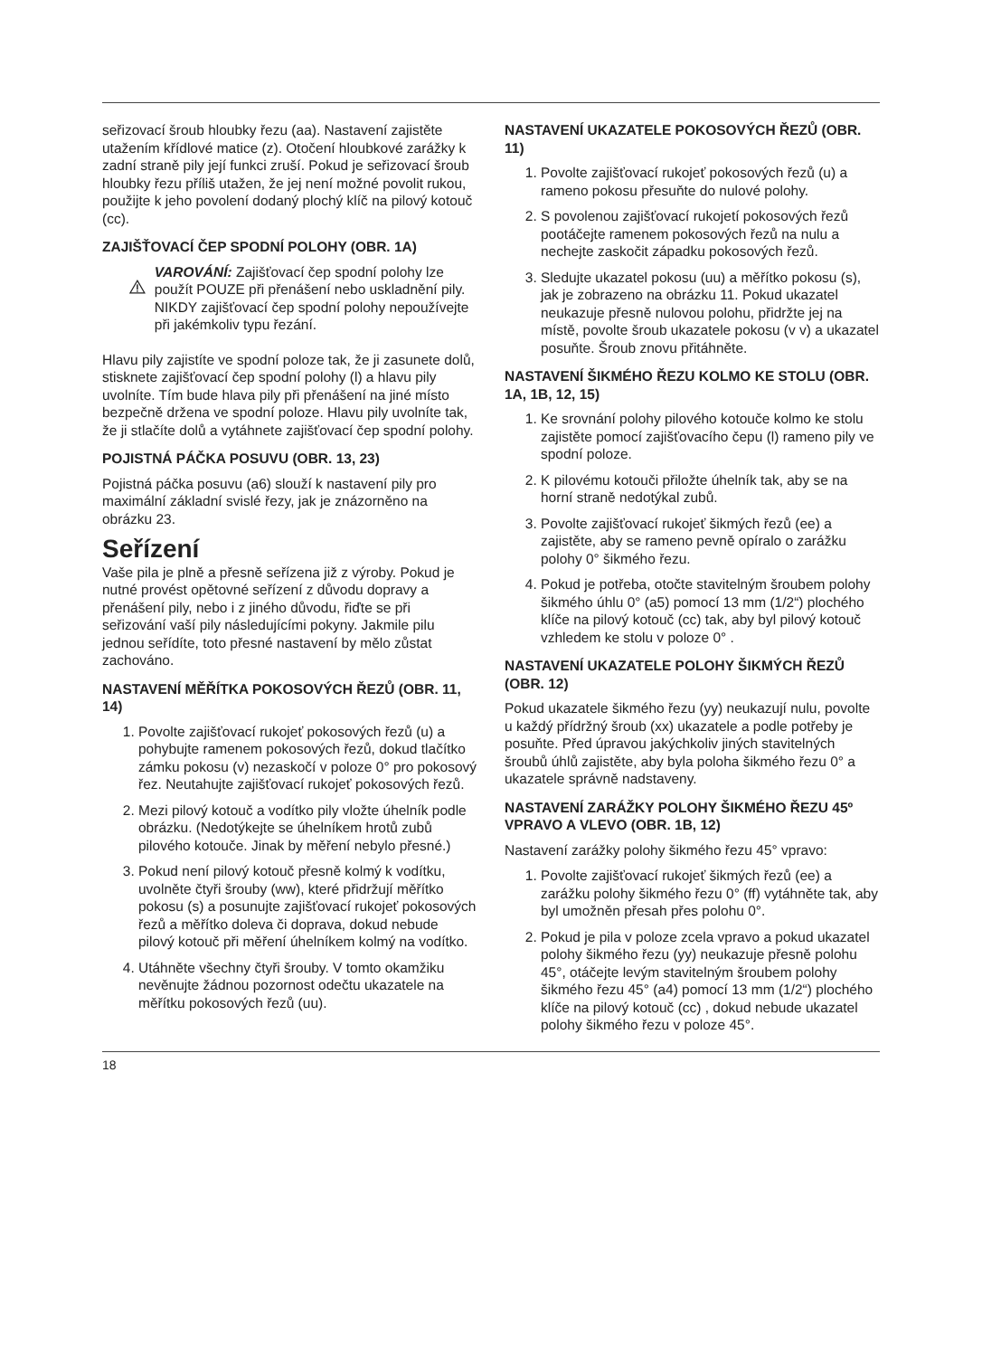seřizovací šroub hloubky řezu (aa). Nastavení zajistěte utažením křídlové matice (z). Otočení hloubkové zarážky k zadní straně pily její funkci zruší. Pokud je seřizovací šroub hloubky řezu příliš utažen, že jej není možné povolit rukou, použijte k jeho povolení dodaný plochý klíč na pilový kotouč (cc).
ZAJIŠŤOVACÍ ČEP SPODNÍ POLOHY (OBR. 1A)
VAROVÁNÍ: Zajišťovací čep spodní polohy lze použít POUZE při přenášení nebo uskladnění pily. NIKDY zajišťovací čep spodní polohy nepoužívejte při jakémkoliv typu řezání.
Hlavu pily zajistíte ve spodní poloze tak, že ji zasunete dolů, stisknete zajišťovací čep spodní polohy (l) a hlavu pily uvolníte. Tím bude hlava pily při přenášení na jiné místo bezpečně držena ve spodní poloze. Hlavu pily uvolníte tak, že ji stlačíte dolů a vytáhnete zajišťovací čep spodní polohy.
POJISTNÁ PÁČKA POSUVU (OBR. 13, 23)
Pojistná páčka posuvu (a6) slouží k nastavení pily pro maximální základní svislé řezy, jak je znázorněno na obrázku 23.
Seřízení
Vaše pila je plně a přesně seřízena již z výroby. Pokud je nutné provést opětovné seřízení z důvodu dopravy a přenášení pily, nebo i z jiného důvodu, řiďte se při seřizování vaší pily následujícími pokyny. Jakmile pilu jednou seřídíte, toto přesné nastavení by mělo zůstat zachováno.
NASTAVENÍ MĚŘÍTKA POKOSOVÝCH ŘEZŮ (OBR. 11, 14)
1. Povolte zajišťovací rukojeť pokosových řezů (u) a pohybujte ramenem pokosových řezů, dokud tlačítko zámku pokosu (v) nezaskočí v poloze 0° pro pokosový řez. Neutahujte zajišťovací rukojeť pokosových řezů.
2. Mezi pilový kotouč a vodítko pily vložte úhelník podle obrázku. (Nedotýkejte se úhelníkem hrotů zubů pilového kotouče. Jinak by měření nebylo přesné.)
3. Pokud není pilový kotouč přesně kolmý k vodítku, uvolněte čtyři šrouby (ww), které přidržují měřítko pokosu (s) a posunujte zajišťovací rukojeť pokosových řezů a měřítko doleva či doprava, dokud nebude pilový kotouč při měření úhelníkem kolmý na vodítko.
4. Utáhněte všechny čtyři šrouby. V tomto okamžiku nevěnujte žádnou pozornost odečtu ukazatele na měřítku pokosových řezů (uu).
NASTAVENÍ UKAZATELE POKOSOVÝCH ŘEZŮ (OBR. 11)
1. Povolte zajišťovací rukojeť pokosových řezů (u) a rameno pokosu přesuňte do nulové polohy.
2. S povolenou zajišťovací rukojetí pokosových řezů pootáčejte ramenem pokosových řezů na nulu a nechejte zaskočit západku pokosových řezů.
3. Sledujte ukazatel pokosu (uu) a měřítko pokosu (s), jak je zobrazeno na obrázku 11. Pokud ukazatel neukazuje přesně nulovou polohu, přidržte jej na místě, povolte šroub ukazatele pokosu (v v) a ukazatel posuňte. Šroub znovu přitáhněte.
NASTAVENÍ ŠIKMÉHO ŘEZU KOLMO KE STOLU (OBR. 1A, 1B, 12, 15)
1. Ke srovnání polohy pilového kotouče kolmo ke stolu zajistěte pomocí zajišťovacího čepu (l) rameno pily ve spodní poloze.
2. K pilovému kotouči přiložte úhelník tak, aby se na horní straně nedotýkal zubů.
3. Povolte zajišťovací rukojeť šikmých řezů (ee) a zajistěte, aby se rameno pevně opíralo o zarážku polohy 0° šikmého řezu.
4. Pokud je potřeba, otočte stavitelným šroubem polohy šikmého úhlu 0° (a5) pomocí 13 mm (1/2“) plochého klíče na pilový kotouč (cc) tak, aby byl pilový kotouč vzhledem ke stolu v poloze 0° .
NASTAVENÍ UKAZATELE POLOHY ŠIKMÝCH ŘEZŮ (OBR. 12)
Pokud ukazatele šikmého řezu (yy) neukazují nulu, povolte u každý přídržný šroub (xx) ukazatele a podle potřeby je posuňte. Před úpravou jakýchkoliv jiných stavitelných šroubů úhlů zajistěte, aby byla poloha šikmého řezu 0° a ukazatele správně nadstaveny.
NASTAVENÍ ZARÁŽKY POLOHY ŠIKMÉHO ŘEZU 45º VPRAVO A VLEVO (OBR. 1B, 12)
Nastavení zarážky polohy šikmého řezu 45° vpravo:
1. Povolte zajišťovací rukojeť šikmých řezů (ee) a zarážku polohy šikmého řezu 0° (ff) vytáhněte tak, aby byl umožněn přesah přes polohu 0°.
2. Pokud je pila v poloze zcela vpravo a pokud ukazatel polohy šikmého řezu (yy) neukazuje přesně polohu 45°, otáčejte levým stavitelným šroubem polohy šikmého řezu 45° (a4) pomocí 13 mm (1/2“) plochého klíče na pilový kotouč (cc) , dokud nebude ukazatel polohy šikmého řezu v poloze 45°.
18